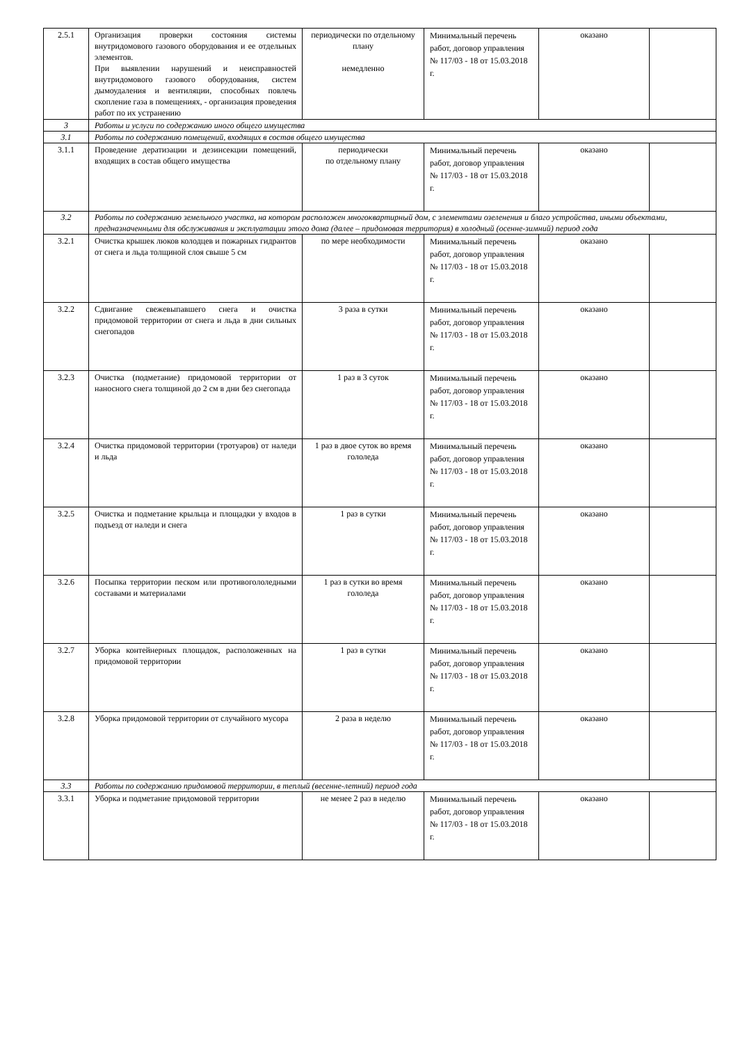| 2.5.1 | Организация проверки состояния системы внутридомового газового оборудования и ее отдельных элементов. При выявлении нарушений и неисправностей внутридомового газового оборудования, систем дымоудаления и вентиляции, способных повлечь скопление газа в помещениях, - организация проведения работ по их устранению | периодически по отдельному плану немедленно | Минимальный перечень работ, договор управления № 117/03 - 18 от 15.03.2018 г. | оказано | |
| 3 | Работы и услуги по содержанию иного общего имущества | | | | |
| 3.1 | Работы по содержанию помещений, входящих в состав общего имущества | | | | |
| 3.1.1 | Проведение дератизации и дезинсекции помещений, входящих в состав общего имущества | периодически по отдельному плану | Минимальный перечень работ, договор управления № 117/03 - 18 от 15.03.2018 г. | оказано | |
| 3.2 | Работы по содержанию земельного участка, на котором расположен многоквартирный дом, с элементами озеленения и благо устройства, иными объектами, предназначенными для обслуживания и эксплуатации этого дома (далее – придомовая территория) в холодный (осенне-зимний) период года | | | | |
| 3.2.1 | Очистка крышек люков колодцев и пожарных гидрантов от снега и льда толщиной слоя свыше 5 см | по мере необходимости | Минимальный перечень работ, договор управления № 117/03 - 18 от 15.03.2018 г. | оказано | |
| 3.2.2 | Сдвигание свежевыпавшего снега и очистка придомовой территории от снега и льда в дни сильных снегопадов | 3 раза в сутки | Минимальный перечень работ, договор управления № 117/03 - 18 от 15.03.2018 г. | оказано | |
| 3.2.3 | Очистка (подметание) придомовой территории от наносного снега толщиной до 2 см в дни без снегопада | 1 раз в 3 суток | Минимальный перечень работ, договор управления № 117/03 - 18 от 15.03.2018 г. | оказано | |
| 3.2.4 | Очистка придомовой территории (тротуаров) от наледи и льда | 1 раз в двое суток во время гололеда | Минимальный перечень работ, договор управления № 117/03 - 18 от 15.03.2018 г. | оказано | |
| 3.2.5 | Очистка и подметание крыльца и площадки у входов в подъезд от наледи и снега | 1 раз в сутки | Минимальный перечень работ, договор управления № 117/03 - 18 от 15.03.2018 г. | оказано | |
| 3.2.6 | Посыпка территории песком или противогололедными составами и материалами | 1 раз в сутки во время гололеда | Минимальный перечень работ, договор управления № 117/03 - 18 от 15.03.2018 г. | оказано | |
| 3.2.7 | Уборка контейнерных площадок, расположенных на придомовой территории | 1 раз в сутки | Минимальный перечень работ, договор управления № 117/03 - 18 от 15.03.2018 г. | оказано | |
| 3.2.8 | Уборка придомовой территории от случайного мусора | 2 раза в неделю | Минимальный перечень работ, договор управления № 117/03 - 18 от 15.03.2018 г. | оказано | |
| 3.3 | Работы по содержанию придомовой территории, в теплый (весенне-летний) период года | | | | |
| 3.3.1 | Уборка и подметание придомовой территории | не менее 2 раз в неделю | Минимальный перечень работ, договор управления № 117/03 - 18 от 15.03.2018 г. | оказано | |